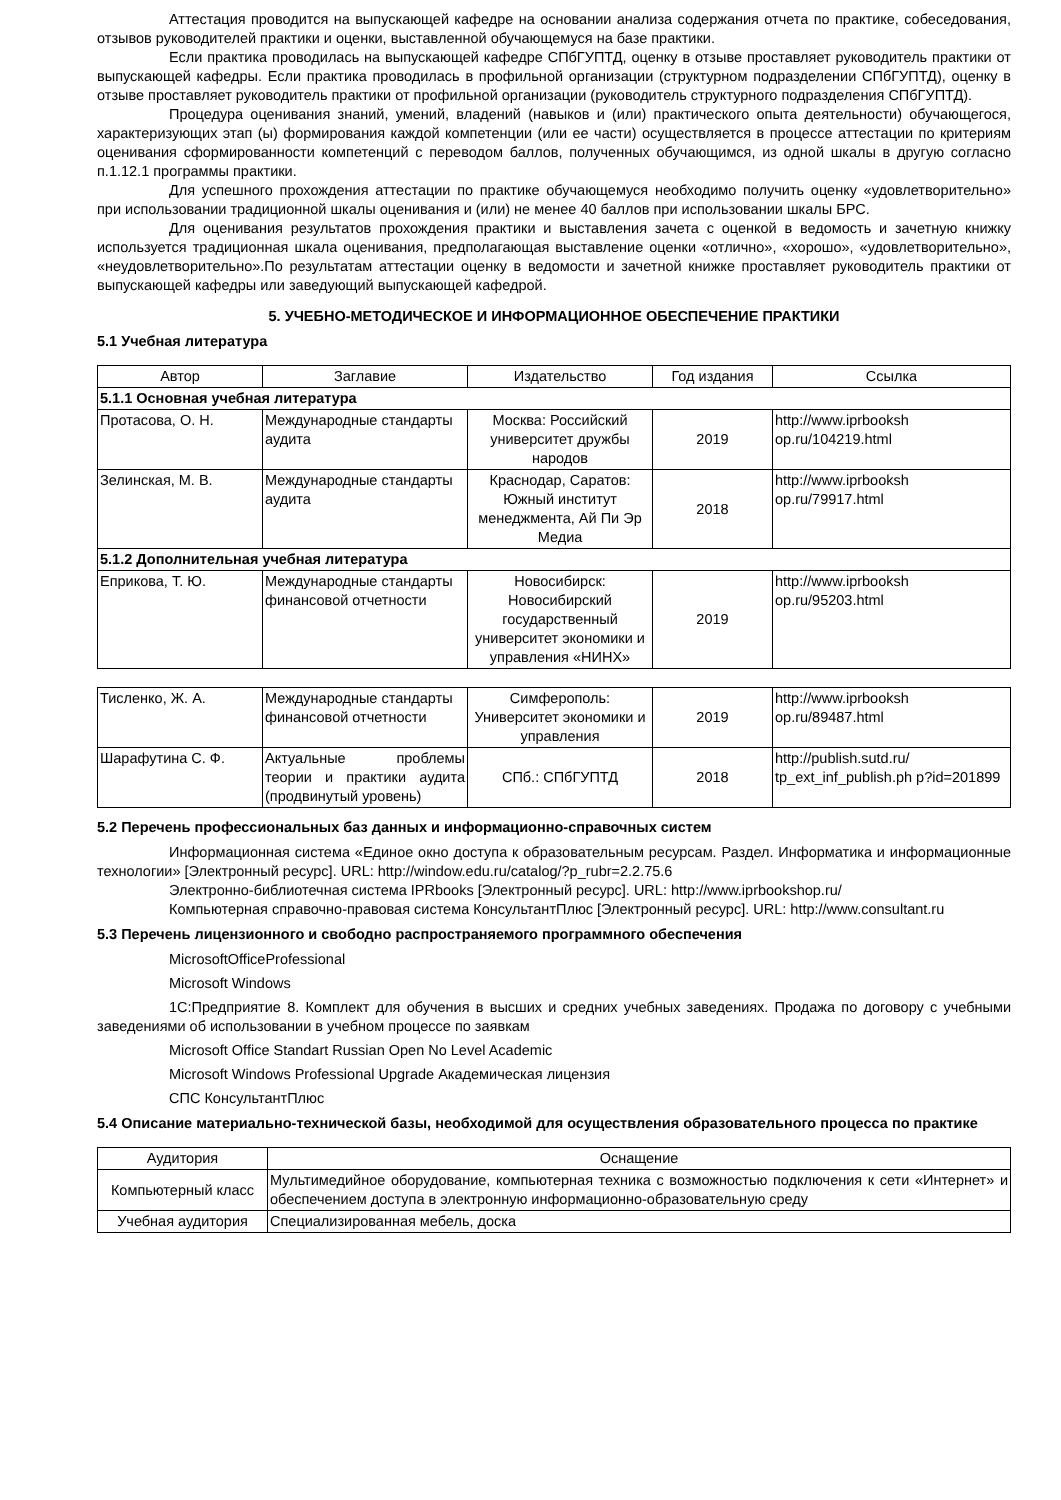Аттестация проводится на выпускающей кафедре на основании анализа содержания отчета по практике, собеседования, отзывов руководителей практики и оценки, выставленной обучающемуся на базе практики.
Если практика проводилась на выпускающей кафедре СПбГУПТД, оценку в отзыве проставляет руководитель практики от выпускающей кафедры. Если практика проводилась в профильной организации (структурном подразделении СПбГУПТД), оценку в отзыве проставляет руководитель практики от профильной организации (руководитель структурного подразделения СПбГУПТД).
Процедура оценивания знаний, умений, владений (навыков и (или) практического опыта деятельности) обучающегося, характеризующих этап (ы) формирования каждой компетенции (или ее части) осуществляется в процессе аттестации по критериям оценивания сформированности компетенций с переводом баллов, полученных обучающимся, из одной шкалы в другую согласно п.1.12.1 программы практики.
Для успешного прохождения аттестации по практике обучающемуся необходимо получить оценку «удовлетворительно» при использовании традиционной шкалы оценивания и (или) не менее 40 баллов при использовании шкалы БРС.
Для оценивания результатов прохождения практики и выставления зачета с оценкой в ведомость и зачетную книжку используется традиционная шкала оценивания, предполагающая выставление оценки «отлично», «хорошо», «удовлетворительно», «неудовлетворительно».По результатам аттестации оценку в ведомости и зачетной книжке проставляет руководитель практики от выпускающей кафедры или заведующий выпускающей кафедрой.
5. УЧЕБНО-МЕТОДИЧЕСКОЕ И ИНФОРМАЦИОННОЕ ОБЕСПЕЧЕНИЕ ПРАКТИКИ
5.1 Учебная литература
| Автор | Заглавие | Издательство | Год издания | Ссылка |
| --- | --- | --- | --- | --- |
| 5.1.1 Основная учебная литература | | | | |
| Протасова, О. Н. | Международные стандарты аудита | Москва: Российский университет дружбы народов | 2019 | http://www.iprbooksh op.ru/104219.html |
| Зелинская, М. В. | Международные стандарты аудита | Краснодар, Саратов: Южный институт менеджмента, Ай Пи Эр Медиа | 2018 | http://www.iprbooksh op.ru/79917.html |
| 5.1.2 Дополнительная учебная литература | | | | |
| Еприкова, Т. Ю. | Международные стандарты финансовой отчетности | Новосибирск: Новосибирский государственный университет экономики и управления «НИНХ» | 2019 | http://www.iprbooksh op.ru/95203.html |
| Тисленко, Ж. А. | Международные стандарты финансовой отчетности | Симферополь: Университет экономики и управления | 2019 | http://www.iprbooksh op.ru/89487.html |
| Шарафутина С. Ф. | Актуальные проблемы теории и практики аудита (продвинутый уровень) | СПб.: СПбГУПТД | 2018 | http://publish.sutd.ru/ tp_ext_inf_publish.ph p?id=201899 |
5.2 Перечень профессиональных баз данных и информационно-справочных систем
Информационная система «Единое окно доступа к образовательным ресурсам. Раздел. Информатика и информационные технологии» [Электронный ресурс]. URL: http://window.edu.ru/catalog/?p_rubr=2.2.75.6
Электронно-библиотечная система IPRbooks [Электронный ресурс]. URL: http://www.iprbookshop.ru/
Компьютерная справочно-правовая система КонсультантПлюс [Электронный ресурс]. URL: http://www.consultant.ru
5.3 Перечень лицензионного и свободно распространяемого программного обеспечения
MicrosoftOfficeProfessional
Microsoft Windows
1С:Предприятие 8. Комплект для обучения в высших и средних учебных заведениях. Продажа по договору с учебными заведениями об использовании в учебном процессе по заявкам
Microsoft Office Standart Russian Open No Level Academic
Microsoft Windows Professional Upgrade Академическая лицензия
СПС КонсультантПлюс
5.4 Описание материально-технической базы, необходимой для осуществления образовательного процесса по практике
| Аудитория | Оснащение |
| --- | --- |
| Компьютерный класс | Мультимедийное оборудование, компьютерная техника с возможностью подключения к сети «Интернет» и обеспечением доступа в электронную информационно-образовательную среду |
| Учебная аудитория | Специализированная мебель, доска |